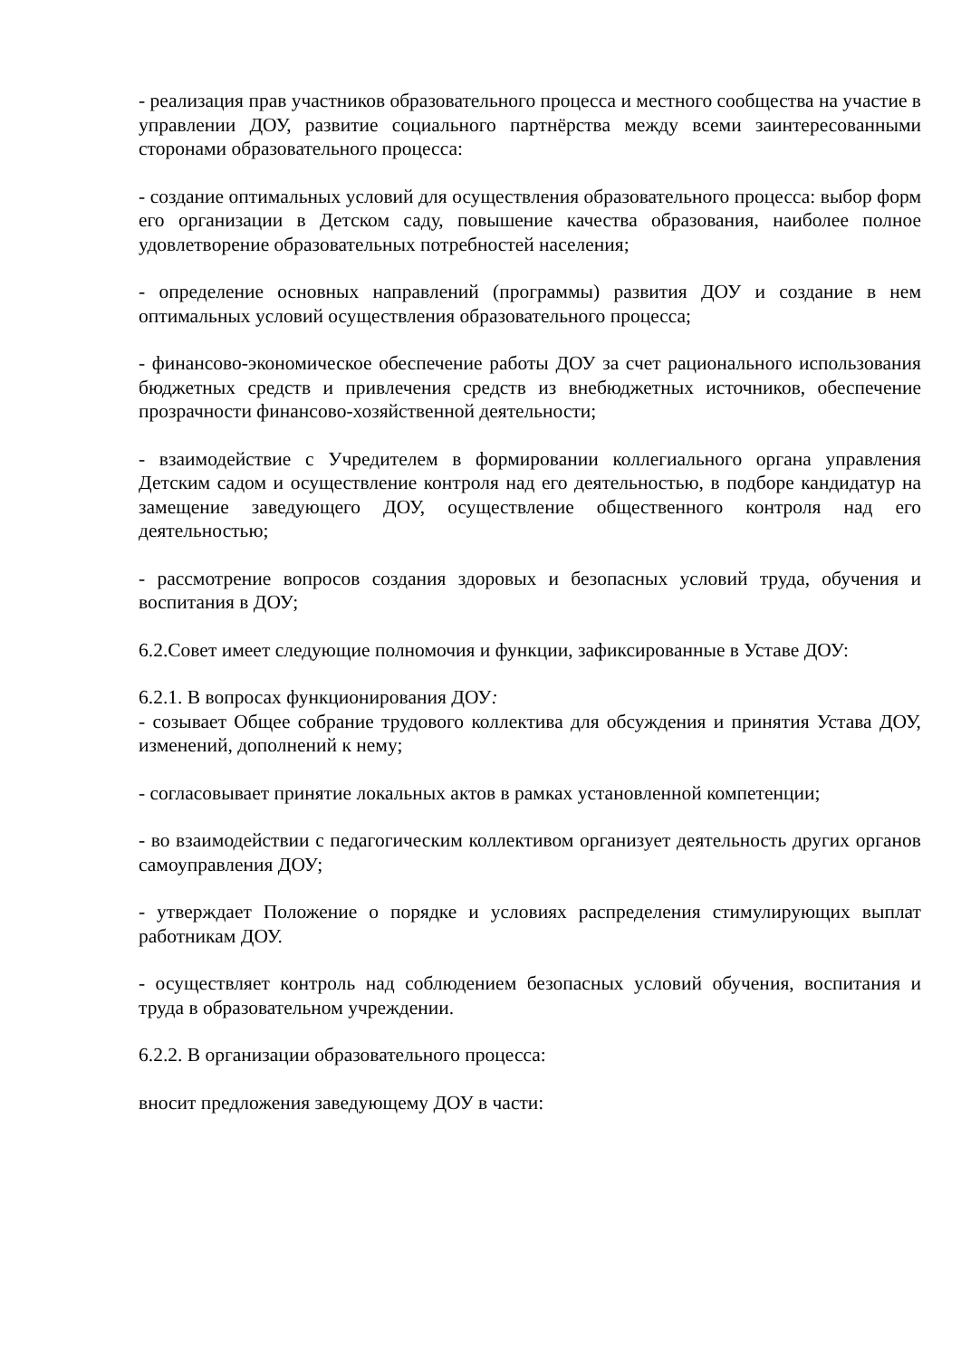- реализация прав участников образовательного процесса и местного сообщества на участие в управлении ДОУ, развитие социального партнёрства между всеми заинтересованными сторонами образовательного процесса:
- создание оптимальных условий для осуществления образовательного процесса: выбор форм его организации в Детском саду, повышение качества образования, наиболее полное удовлетворение образовательных потребностей населения;
- определение основных направлений (программы) развития ДОУ и создание в нем оптимальных условий осуществления образовательного процесса;
- финансово-экономическое обеспечение работы ДОУ за счет рационального использования бюджетных средств и привлечения средств из внебюджетных источников, обеспечение прозрачности финансово-хозяйственной деятельности;
- взаимодействие с Учредителем в формировании коллегиального органа управления Детским садом и осуществление контроля над его деятельностью, в подборе кандидатур на замещение заведующего ДОУ, осуществление общественного контроля над его деятельностью;
- рассмотрение вопросов создания здоровых и безопасных условий труда, обучения и воспитания в ДОУ;
6.2.Совет имеет следующие полномочия и функции, зафиксированные в Уставе ДОУ:
6.2.1. В вопросах функционирования ДОУ:
- созывает Общее собрание трудового коллектива для обсуждения и принятия Устава ДОУ, изменений, дополнений к нему;
- согласовывает принятие локальных актов в рамках установленной компетенции;
- во взаимодействии с педагогическим коллективом организует деятельность других органов самоуправления ДОУ;
- утверждает Положение о порядке и условиях распределения стимулирующих выплат работникам ДОУ.
- осуществляет контроль над соблюдением безопасных условий обучения, воспитания и труда в образовательном учреждении.
6.2.2. В организации образовательного процесса:
вносит предложения заведующему ДОУ в части: